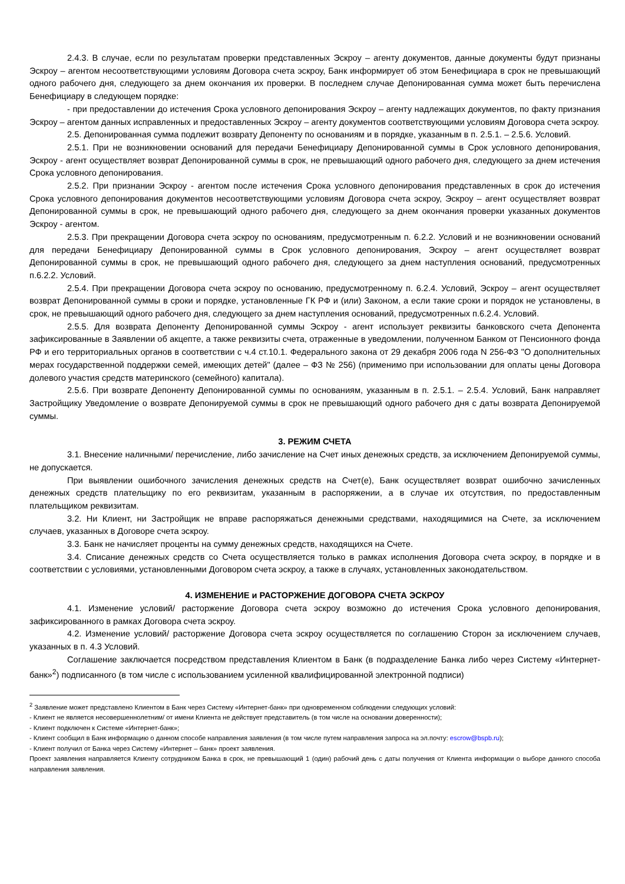2.4.3. В случае, если по результатам проверки представленных Эскроу – агенту документов, данные документы будут признаны Эскроу – агентом несоответствующими условиям Договора счета эскроу, Банк информирует об этом Бенефициара в срок не превышающий одного рабочего дня, следующего за днем окончания их проверки. В последнем случае Депонированная сумма может быть перечислена Бенефициару в следующем порядке:
- при предоставлении до истечения Срока условного депонирования Эскроу – агенту надлежащих документов, по факту признания Эскроу – агентом данных исправленных и предоставленных Эскроу – агенту документов соответствующими условиям Договора счета эскроу.
2.5. Депонированная сумма подлежит возврату Депоненту по основаниям и в порядке, указанным в п. 2.5.1. – 2.5.6. Условий.
2.5.1. При не возникновении оснований для передачи Бенефициару Депонированной суммы в Срок условного депонирования, Эскроу - агент осуществляет возврат Депонированной суммы в срок, не превышающий одного рабочего дня, следующего за днем истечения Срока условного депонирования.
2.5.2. При признании Эскроу - агентом после истечения Срока условного депонирования представленных в срок до истечения Срока условного депонирования документов несоответствующими условиям Договора счета эскроу, Эскроу – агент осуществляет возврат Депонированной суммы в срок, не превышающий одного рабочего дня, следующего за днем окончания проверки указанных документов Эскроу - агентом.
2.5.3. При прекращении Договора счета эскроу по основаниям, предусмотренным п. 6.2.2. Условий и не возникновении оснований для передачи Бенефициару Депонированной суммы в Срок условного депонирования, Эскроу – агент осуществляет возврат Депонированной суммы в срок, не превышающий одного рабочего дня, следующего за днем наступления оснований, предусмотренных п.6.2.2. Условий.
2.5.4. При прекращении Договора счета эскроу по основанию, предусмотренному п. 6.2.4. Условий, Эскроу – агент осуществляет возврат Депонированной суммы в сроки и порядке, установленные ГК РФ и (или) Законом, а если такие сроки и порядок не установлены, в срок, не превышающий одного рабочего дня, следующего за днем наступления оснований, предусмотренных п.6.2.4. Условий.
2.5.5. Для возврата Депоненту Депонированной суммы Эскроу - агент использует реквизиты банковского счета Депонента зафиксированные в Заявлении об акцепте, а также реквизиты счета, отраженные в уведомлении, полученном Банком от Пенсионного фонда РФ и его территориальных органов в соответствии с ч.4 ст.10.1. Федерального закона от 29 декабря 2006 года N 256-ФЗ "О дополнительных мерах государственной поддержки семей, имеющих детей" (далее – ФЗ № 256) (применимо при использовании для оплаты цены Договора долевого участия средств материнского (семейного) капитала).
2.5.6. При возврате Депоненту Депонированной суммы по основаниям, указанным в п. 2.5.1. – 2.5.4. Условий, Банк направляет Застройщику Уведомление о возврате Депонируемой суммы в срок не превышающий одного рабочего дня с даты возврата Депонируемой суммы.
3. РЕЖИМ СЧЕТА
3.1. Внесение наличными/ перечисление, либо зачисление на Счет иных денежных средств, за исключением Депонируемой суммы, не допускается.
При выявлении ошибочного зачисления денежных средств на Счет(е), Банк осуществляет возврат ошибочно зачисленных денежных средств плательщику по его реквизитам, указанным в распоряжении, а в случае их отсутствия, по предоставленным плательщиком реквизитам.
3.2. Ни Клиент, ни Застройщик не вправе распоряжаться денежными средствами, находящимися на Счете, за исключением случаев, указанных в Договоре счета эскроу.
3.3. Банк не начисляет проценты на сумму денежных средств, находящихся на Счете.
3.4. Списание денежных средств со Счета осуществляется только в рамках исполнения Договора счета эскроу, в порядке и в соответствии с условиями, установленными Договором счета эскроу, а также в случаях, установленных законодательством.
4. ИЗМЕНЕНИЕ и РАСТОРЖЕНИЕ ДОГОВОРА СЧЕТА ЭСКРОУ
4.1. Изменение условий/ расторжение Договора счета эскроу возможно до истечения Срока условного депонирования, зафиксированного в рамках Договора счета эскроу.
4.2. Изменение условий/ расторжение Договора счета эскроу осуществляется по соглашению Сторон за исключением случаев, указанных в п. 4.3 Условий.
Соглашение заключается посредством представления Клиентом в Банк (в подразделение Банка либо через Систему «Интернет-банк»<sup>2</sup>) подписанного (в том числе с использованием усиленной квалифицированной электронной подписи)
<sup>2</sup> Заявление может представлено Клиентом в Банк через Систему «Интернет-банк» при одновременном соблюдении следующих условий:
- Клиент не является несовершеннолетним/ от имени Клиента не действует представитель (в том числе на основании доверенности);
- Клиент подключен к Системе «Интернет-банк»;
- Клиент сообщил в Банк информацию о данном способе направления заявления (в том числе путем направления запроса на эл.почту: escrow@bspb.ru);
- Клиент получил от Банка через Систему «Интернет – банк» проект заявления.
Проект заявления направляется Клиенту сотрудником Банка в срок, не превышающий 1 (один) рабочий день с даты получения от Клиента информации о выборе данного способа направления заявления.